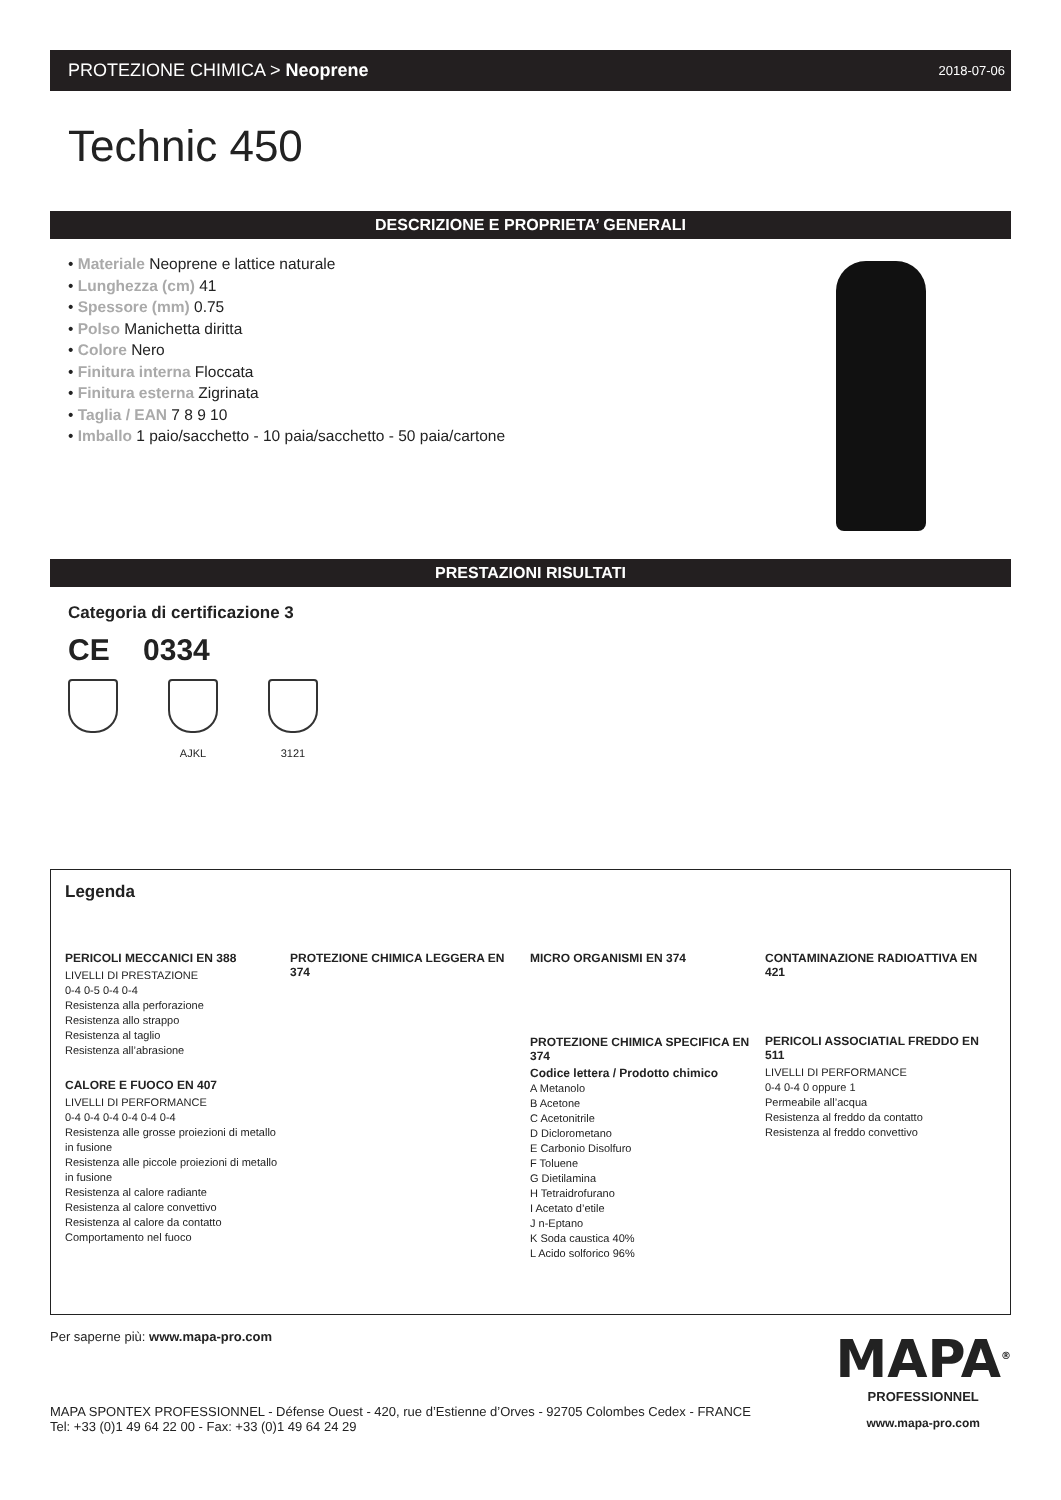PROTEZIONE CHIMICA > Neoprene 2018-07-06
Technic 450
DESCRIZIONE E PROPRIETA’ GENERALI
• Materiale Neoprene e lattice naturale
• Lunghezza (cm) 41
• Spessore (mm) 0.75
• Polso Manichetta diritta
• Colore Nero
• Finitura interna Floccata
• Finitura esterna Zigrinata
• Taglia / EAN 7 8 9 10
• Imballo 1 paio/sacchetto - 10 paia/sacchetto - 50 paia/cartone
PRESTAZIONI RISULTATI
Categoria di certificazione 3
CE 0334
AJKL 3121
Legenda
PERICOLI MECCANICI EN 388
LIVELLI DI PRESTAZIONE
0-4 0-5 0-4 0-4
Resistenza alla perforazione
Resistenza allo strappo
Resistenza al taglio
Resistenza all’abrasione
CALORE E FUOCO EN 407
LIVELLI DI PERFORMANCE
0-4 0-4 0-4 0-4 0-4 0-4
Resistenza alle grosse proiezioni di metallo in fusione
Resistenza alle piccole proiezioni di metallo in fusione
Resistenza al calore radiante
Resistenza al calore convettivo
Resistenza al calore da contatto
Comportamento nel fuoco
PROTEZIONE CHIMICA LEGGERA EN 374
MICRO ORGANISMI EN 374
PROTEZIONE CHIMICA SPECIFICA EN 374
Codice lettera / Prodotto chimico
A Metanolo
B Acetone
C Acetonitrile
D Diclorometano
E Carbonio Disolfuro
F Toluene
G Dietilamina
H Tetraidrofurano
I Acetato d’etile
J n-Eptano
K Soda caustica 40%
L Acido solforico 96%
CONTAMINAZIONE RADIOATTIVA EN 421
PERICOLI ASSOCIATIAL FREDDO EN 511
LIVELLI DI PERFORMANCE
0-4 0-4 0 oppure 1
Permeabile all’acqua
Resistenza al freddo da contatto
Resistenza al freddo convettivo
Per saperne più: www.mapa-pro.com
MAPA SPONTEX PROFESSIONNEL - Défense Ouest - 420, rue d’Estienne d’Orves - 92705 Colombes Cedex - FRANCE
Tel: +33 (0)1 49 64 22 00 - Fax: +33 (0)1 49 64 24 29
MAPA<sup>®</sup>
PROFESSIONNEL
www.mapa-pro.com